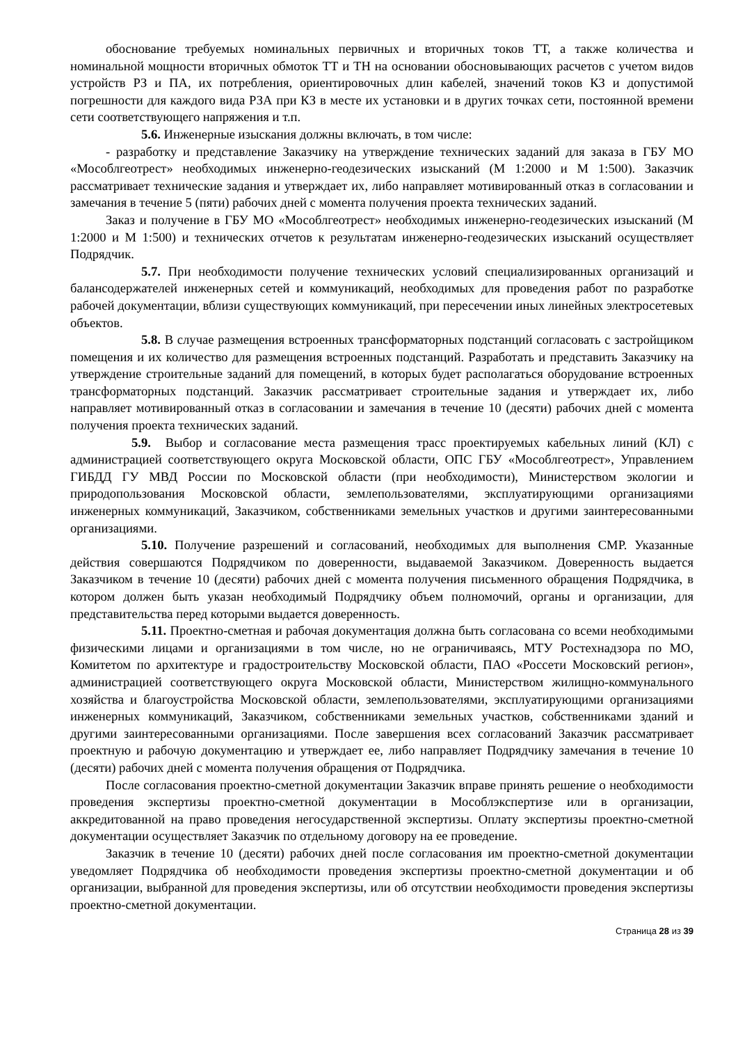обоснование требуемых номинальных первичных и вторичных токов ТТ, а также количества и номинальной мощности вторичных обмоток ТТ и ТН на основании обосновывающих расчетов с учетом видов устройств РЗ и ПА, их потребления, ориентировочных длин кабелей, значений токов КЗ и допустимой погрешности для каждого вида РЗА при КЗ в месте их установки и в других точках сети, постоянной времени сети соответствующего напряжения и т.п.
5.6. Инженерные изыскания должны включать, в том числе:
- разработку и представление Заказчику на утверждение технических заданий для заказа в ГБУ МО «Мособлгеотрест» необходимых инженерно-геодезических изысканий (М 1:2000 и М 1:500). Заказчик рассматривает технические задания и утверждает их, либо направляет мотивированный отказ в согласовании и замечания в течение 5 (пяти) рабочих дней с момента получения проекта технических заданий.
Заказ и получение в ГБУ МО «Мособлгеотрест» необходимых инженерно-геодезических изысканий (М 1:2000 и М 1:500) и технических отчетов к результатам инженерно-геодезических изысканий осуществляет Подрядчик.
5.7. При необходимости получение технических условий специализированных организаций и балансодержателей инженерных сетей и коммуникаций, необходимых для проведения работ по разработке рабочей документации, вблизи существующих коммуникаций, при пересечении иных линейных электросетевых объектов.
5.8. В случае размещения встроенных трансформаторных подстанций согласовать с застройщиком помещения и их количество для размещения встроенных подстанций. Разработать и представить Заказчику на утверждение строительные заданий для помещений, в которых будет располагаться оборудование встроенных трансформаторных подстанций. Заказчик рассматривает строительные задания и утверждает их, либо направляет мотивированный отказ в согласовании и замечания в течение 10 (десяти) рабочих дней с момента получения проекта технических заданий.
5.9. Выбор и согласование места размещения трасс проектируемых кабельных линий (КЛ) с администрацией соответствующего округа Московской области, ОПС ГБУ «Мособлгеотрест», Управлением ГИБДД ГУ МВД России по Московской области (при необходимости), Министерством экологии и природопользования Московской области, землепользователями, эксплуатирующими организациями инженерных коммуникаций, Заказчиком, собственниками земельных участков и другими заинтересованными организациями.
5.10. Получение разрешений и согласований, необходимых для выполнения СМР. Указанные действия совершаются Подрядчиком по доверенности, выдаваемой Заказчиком. Доверенность выдается Заказчиком в течение 10 (десяти) рабочих дней с момента получения письменного обращения Подрядчика, в котором должен быть указан необходимый Подрядчику объем полномочий, органы и организации, для представительства перед которыми выдается доверенность.
5.11. Проектно-сметная и рабочая документация должна быть согласована со всеми необходимыми физическими лицами и организациями в том числе, но не ограничиваясь, МТУ Ростехнадзора по МО, Комитетом по архитектуре и градостроительству Московской области, ПАО «Россети Московский регион», администрацией соответствующего округа Московской области, Министерством жилищно-коммунального хозяйства и благоустройства Московской области, землепользователями, эксплуатирующими организациями инженерных коммуникаций, Заказчиком, собственниками земельных участков, собственниками зданий и другими заинтересованными организациями. После завершения всех согласований Заказчик рассматривает проектную и рабочую документацию и утверждает ее, либо направляет Подрядчику замечания в течение 10 (десяти) рабочих дней с момента получения обращения от Подрядчика.
После согласования проектно-сметной документации Заказчик вправе принять решение о необходимости проведения экспертизы проектно-сметной документации в Мособлэкспертизе или в организации, аккредитованной на право проведения негосударственной экспертизы. Оплату экспертизы проектно-сметной документации осуществляет Заказчик по отдельному договору на ее проведение.
Заказчик в течение 10 (десяти) рабочих дней после согласования им проектно-сметной документации уведомляет Подрядчика об необходимости проведения экспертизы проектно-сметной документации и об организации, выбранной для проведения экспертизы, или об отсутствии необходимости проведения экспертизы проектно-сметной документации.
Страница 28 из 39